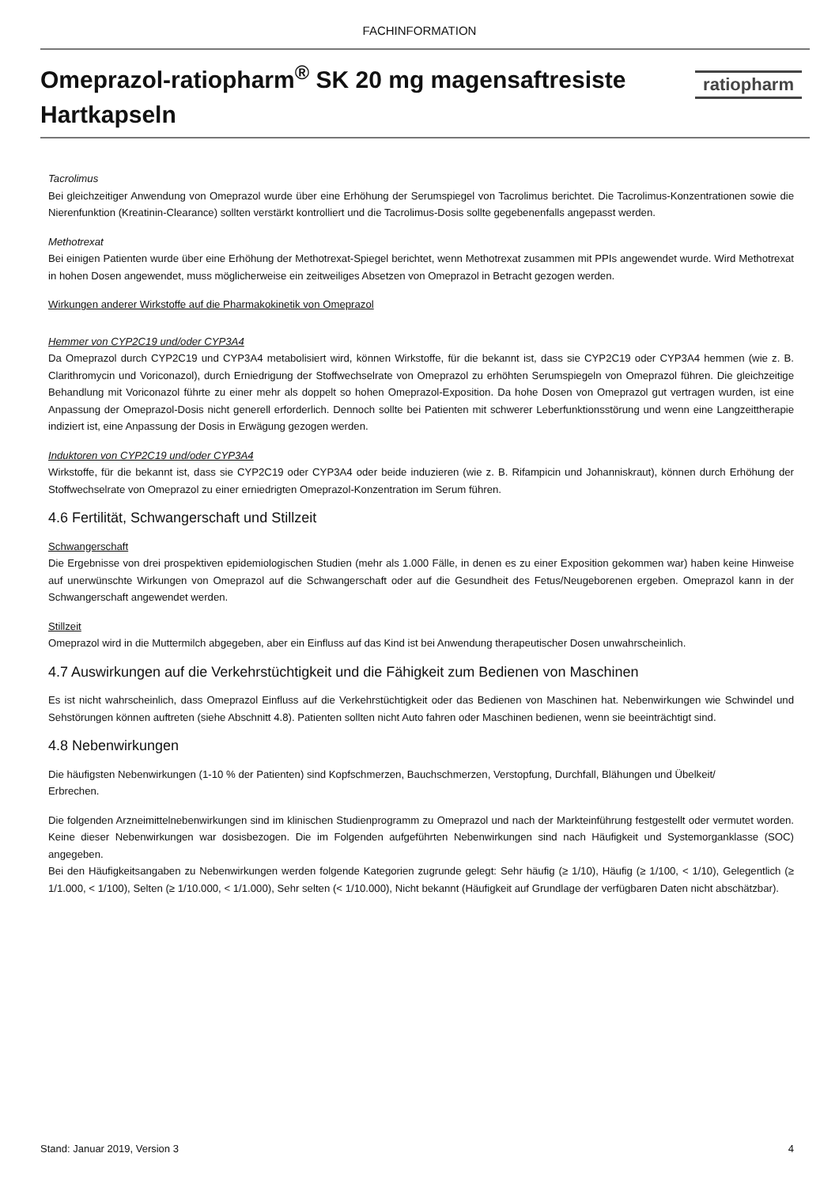FACHINFORMATION
Omeprazol-ratiopharm<sup>®</sup> SK 20 mg magensaftresiste Hartkapseln
ratiopharm
Tacrolimus
Bei gleichzeitiger Anwendung von Omeprazol wurde über eine Erhöhung der Serumspiegel von Tacrolimus berichtet. Die Tacrolimus-Konzentrationen sowie die Nierenfunktion (Kreatinin-Clearance) sollten verstärkt kontrolliert und die Tacrolimus-Dosis sollte gegebenenfalls angepasst werden.
Methotrexat
Bei einigen Patienten wurde über eine Erhöhung der Methotrexat-Spiegel berichtet, wenn Methotrexat zusammen mit PPIs angewendet wurde. Wird Methotrexat in hohen Dosen angewendet, muss möglicherweise ein zeitweiliges Absetzen von Omeprazol in Betracht gezogen werden.
Wirkungen anderer Wirkstoffe auf die Pharmakokinetik von Omeprazol
Hemmer von CYP2C19 und/oder CYP3A4
Da Omeprazol durch CYP2C19 und CYP3A4 metabolisiert wird, können Wirkstoffe, für die bekannt ist, dass sie CYP2C19 oder CYP3A4 hemmen (wie z. B. Clarithromycin und Voriconazol), durch Erniedrigung der Stoffwechselrate von Omeprazol zu erhöhten Serumspiegeln von Omeprazol führen. Die gleichzeitige Behandlung mit Voriconazol führte zu einer mehr als doppelt so hohen Omeprazol-Exposition. Da hohe Dosen von Omeprazol gut vertragen wurden, ist eine Anpassung der Omeprazol-Dosis nicht generell erforderlich. Dennoch sollte bei Patienten mit schwerer Leberfunktionsstörung und wenn eine Langzeittherapie indiziert ist, eine Anpassung der Dosis in Erwägung gezogen werden.
Induktoren von CYP2C19 und/oder CYP3A4
Wirkstoffe, für die bekannt ist, dass sie CYP2C19 oder CYP3A4 oder beide induzieren (wie z. B. Rifampicin und Johanniskraut), können durch Erhöhung der Stoffwechselrate von Omeprazol zu einer erniedrigten Omeprazol-Konzentration im Serum führen.
4.6 Fertilität, Schwangerschaft und Stillzeit
Schwangerschaft
Die Ergebnisse von drei prospektiven epidemiologischen Studien (mehr als 1.000 Fälle, in denen es zu einer Exposition gekommen war) haben keine Hinweise auf unerwünschte Wirkungen von Omeprazol auf die Schwangerschaft oder auf die Gesundheit des Fetus/Neugeborenen ergeben. Omeprazol kann in der Schwangerschaft angewendet werden.
Stillzeit
Omeprazol wird in die Muttermilch abgegeben, aber ein Einfluss auf das Kind ist bei Anwendung therapeutischer Dosen unwahrscheinlich.
4.7 Auswirkungen auf die Verkehrstüchtigkeit und die Fähigkeit zum Bedienen von Maschinen
Es ist nicht wahrscheinlich, dass Omeprazol Einfluss auf die Verkehrstüchtigkeit oder das Bedienen von Maschinen hat. Nebenwirkungen wie Schwindel und Sehstörungen können auftreten (siehe Abschnitt 4.8). Patienten sollten nicht Auto fahren oder Maschinen bedienen, wenn sie beeinträchtigt sind.
4.8 Nebenwirkungen
Die häufigsten Nebenwirkungen (1-10 % der Patienten) sind Kopfschmerzen, Bauchschmerzen, Verstopfung, Durchfall, Blähungen und Übelkeit/
Erbrechen.
Die folgenden Arzneimittelnebenwirkungen sind im klinischen Studienprogramm zu Omeprazol und nach der Markteinführung festgestellt oder vermutet worden. Keine dieser Nebenwirkungen war dosisbezogen. Die im Folgenden aufgeführten Nebenwirkungen sind nach Häufigkeit und Systemorganklasse (SOC) angegeben.
Bei den Häufigkeitsangaben zu Nebenwirkungen werden folgende Kategorien zugrunde gelegt: Sehr häufig (≥ 1/10), Häufig (≥ 1/100, < 1/10), Gelegentlich (≥ 1/1.000, < 1/100), Selten (≥ 1/10.000, < 1/1.000), Sehr selten (< 1/10.000), Nicht bekannt (Häufigkeit auf Grundlage der verfügbaren Daten nicht abschätzbar).
Stand: Januar 2019, Version 3 4